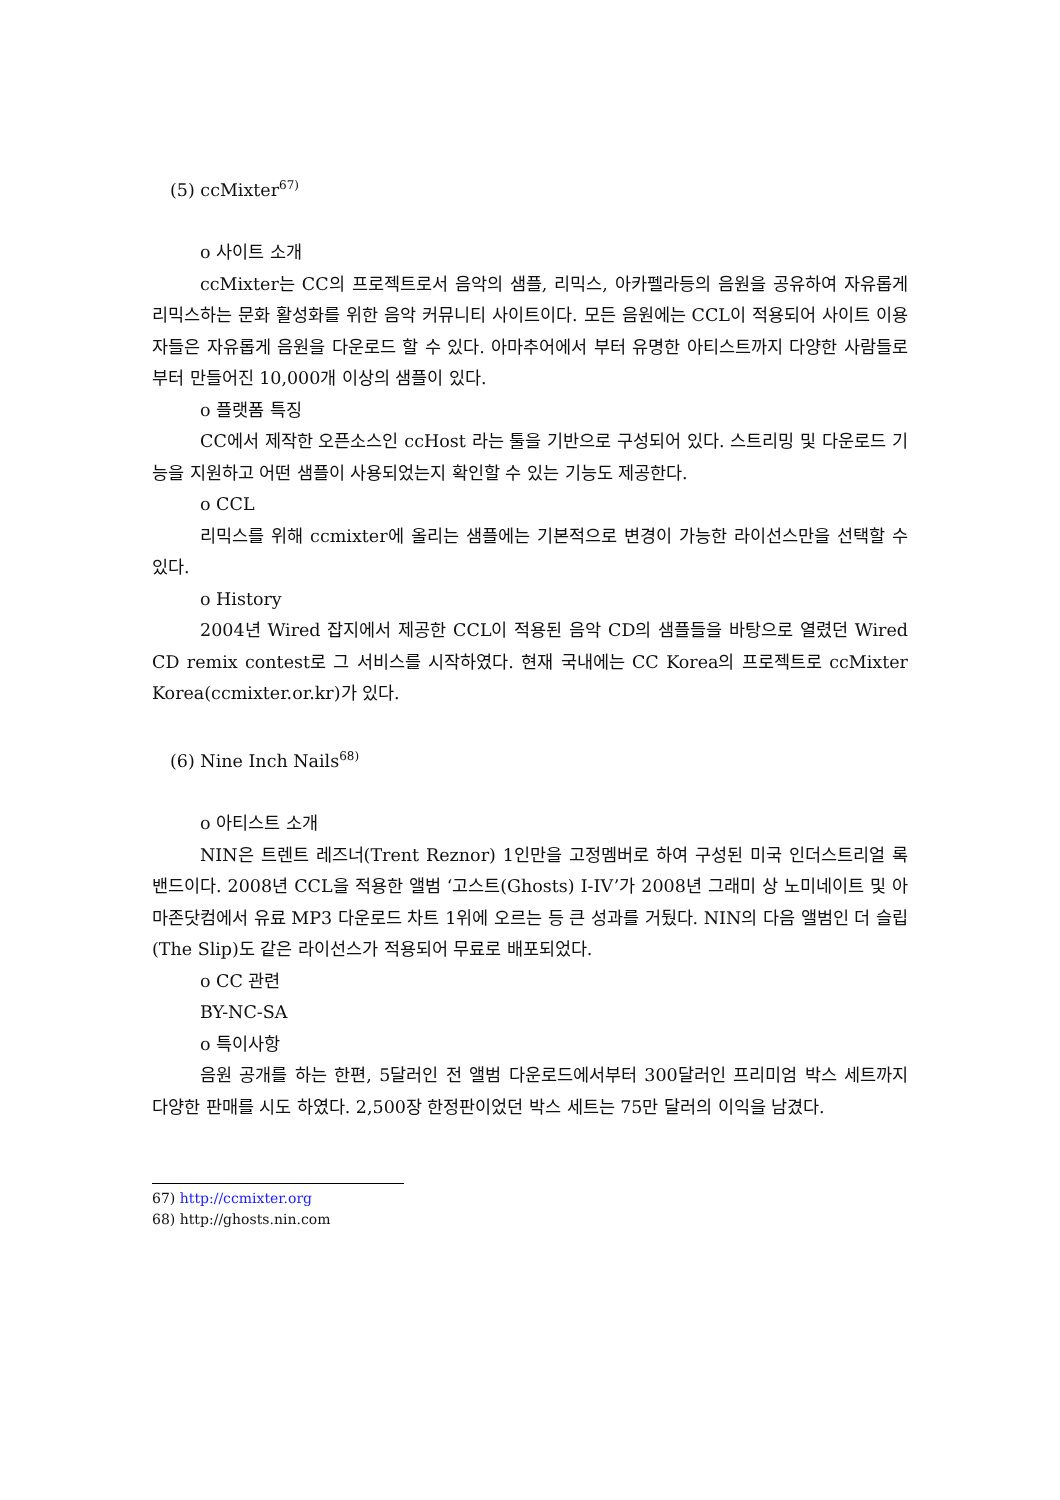(5) ccMixter<sup>67)</sup>
o 사이트 소개
ccMixter는 CC의 프로젝트로서 음악의 샘플, 리믹스, 아카펠라등의 음원을 공유하여 자유롭게 리믹스하는 문화 활성화를 위한 음악 커뮤니티 사이트이다. 모든 음원에는 CCL이 적용되어 사이트 이용자들은 자유롭게 음원을 다운로드 할 수 있다. 아마추어에서 부터 유명한 아티스트까지 다양한 사람들로 부터 만들어진 10,000개 이상의 샘플이 있다.
o 플랫폼 특징
CC에서 제작한 오픈소스인 ccHost 라는 툴을 기반으로 구성되어 있다. 스트리밍 및 다운로드 기능을 지원하고 어떤 샘플이 사용되었는지 확인할 수 있는 기능도 제공한다.
o CCL
리믹스를 위해 ccmixter에 올리는 샘플에는 기본적으로 변경이 가능한 라이선스만을 선택할 수 있다.
o History
2004년 Wired 잡지에서 제공한 CCL이 적용된 음악 CD의 샘플들을 바탕으로 열렸던 Wired CD remix contest로 그 서비스를 시작하였다. 현재 국내에는 CC Korea의 프로젝트로 ccMixter Korea(ccmixter.or.kr)가 있다.
(6) Nine Inch Nails<sup>68)</sup>
o 아티스트 소개
NIN은 트렌트 레즈너(Trent Reznor) 1인만을 고정멤버로 하여 구성된 미국 인더스트리얼 록 밴드이다. 2008년 CCL을 적용한 앨범 ‘고스트(Ghosts) I-IV’가 2008년 그래미 상 노미네이트 및 아마존닷컴에서 유료 MP3 다운로드 차트 1위에 오르는 등 큰 성과를 거뒀다. NIN의 다음 앨범인 더 슬립(The Slip)도 같은 라이선스가 적용되어 무료로 배포되었다.
o CC 관련
BY-NC-SA
o 특이사항
음원 공개를 하는 한편, 5달러인 전 앨범 다운로드에서부터 300달러인 프리미엄 박스 세트까지 다양한 판매를 시도 하였다. 2,500장 한정판이었던 박스 세트는 75만 달러의 이익을 남겼다.
67) http://ccmixter.org
68) http://ghosts.nin.com